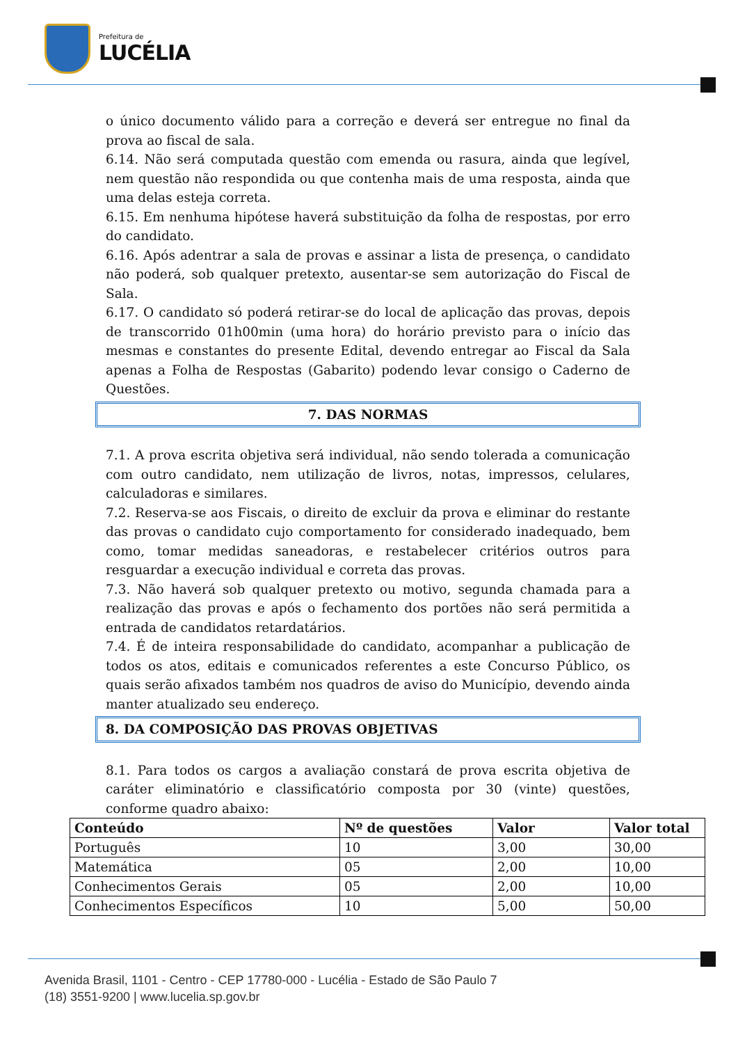Prefeitura de
LUCÉLIA
o único documento válido para a correção e deverá ser entregue no final da prova ao fiscal de sala.
6.14. Não será computada questão com emenda ou rasura, ainda que legível, nem questão não respondida ou que contenha mais de uma resposta, ainda que uma delas esteja correta.
6.15. Em nenhuma hipótese haverá substituição da folha de respostas, por erro do candidato.
6.16. Após adentrar a sala de provas e assinar a lista de presença, o candidato não poderá, sob qualquer pretexto, ausentar-se sem autorização do Fiscal de Sala.
6.17. O candidato só poderá retirar-se do local de aplicação das provas, depois de transcorrido 01h00min (uma hora) do horário previsto para o início das mesmas e constantes do presente Edital, devendo entregar ao Fiscal da Sala apenas a Folha de Respostas (Gabarito) podendo levar consigo o Caderno de Questões.
7. DAS NORMAS
7.1. A prova escrita objetiva será individual, não sendo tolerada a comunicação com outro candidato, nem utilização de livros, notas, impressos, celulares, calculadoras e similares.
7.2. Reserva-se aos Fiscais, o direito de excluir da prova e eliminar do restante das provas o candidato cujo comportamento for considerado inadequado, bem como, tomar medidas saneadoras, e restabelecer critérios outros para resguardar a execução individual e correta das provas.
7.3. Não haverá sob qualquer pretexto ou motivo, segunda chamada para a realização das provas e após o fechamento dos portões não será permitida a entrada de candidatos retardatários.
7.4. É de inteira responsabilidade do candidato, acompanhar a publicação de todos os atos, editais e comunicados referentes a este Concurso Público, os quais serão afixados também nos quadros de aviso do Município, devendo ainda manter atualizado seu endereço.
8. DA COMPOSIÇÃO DAS PROVAS OBJETIVAS
8.1. Para todos os cargos a avaliação constará de prova escrita objetiva de caráter eliminatório e classificatório composta por 30 (vinte) questões, conforme quadro abaixo:
| Conteúdo | Nº de questões | Valor | Valor total |
| --- | --- | --- | --- |
| Português | 10 | 3,00 | 30,00 |
| Matemática | 05 | 2,00 | 10,00 |
| Conhecimentos Gerais | 05 | 2,00 | 10,00 |
| Conhecimentos Específicos | 10 | 5,00 | 50,00 |
Avenida Brasil, 1101 - Centro - CEP 17780-000 - Lucélia - Estado de São Paulo 7
(18) 3551-9200 | www.lucelia.sp.gov.br